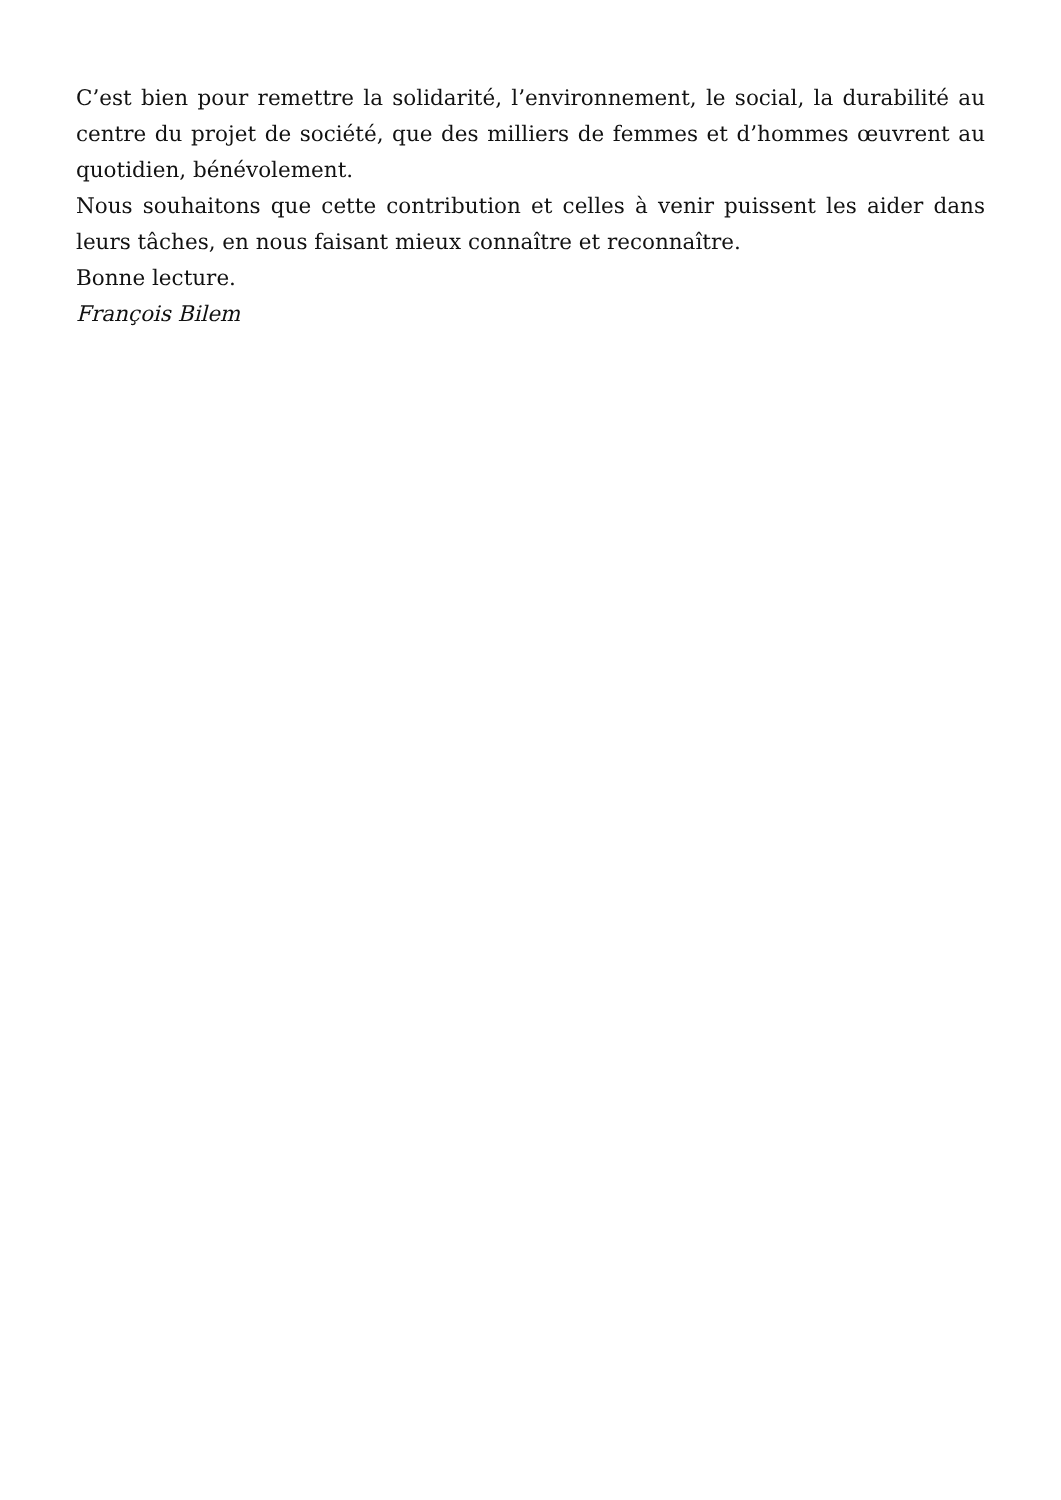C’est bien pour remettre la solidarité, l’environnement, le social, la durabilité au centre du projet de société, que des milliers de femmes et d’hommes œuvrent au quotidien, bénévolement.
Nous souhaitons que cette contribution et celles à venir puissent les aider dans leurs tâches, en nous faisant mieux connaître et reconnaître.
Bonne lecture.
François Bilem